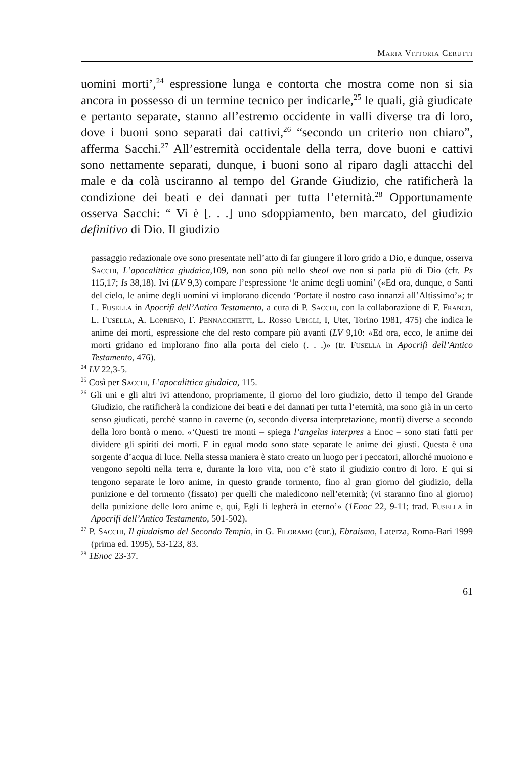Maria Vittoria Cerutti
uomini morti’,<sup>24</sup> espressione lunga e contorta che mostra come non si sia ancora in possesso di un termine tecnico per indicarle,<sup>25</sup> le quali, già giudicate e pertanto separate, stanno all’estremo occidente in valli diverse tra di loro, dove i buoni sono separati dai cattivi,<sup>26</sup> “secondo un criterio non chiaro”, afferma Sacchi.<sup>27</sup> All’estremità occidentale della terra, dove buoni e cattivi sono nettamente separati, dunque, i buoni sono al riparo dagli attacchi del male e da colà usciranno al tempo del Grande Giudizio, che ratificherà la condizione dei beati e dei dannati per tutta l’eternità.<sup>28</sup> Opportunamente osserva Sacchi: “ Vi è [. . .] uno sdoppiamento, ben marcato, del giudizio definitivo di Dio. Il giudizio
passaggio redazionale ove sono presentate nell’atto di far giungere il loro grido a Dio, e dunque, osserva Sacchi, L’apocalittica giudaica,109, non sono più nello sheol ove non si parla più di Dio (cfr. Ps 115,17; Is 38,18). Ivi (LV 9,3) compare l’espressione ‘le anime degli uomini’ («Ed ora, dunque, o Santi del cielo, le anime degli uomini vi implorano dicendo ‘Portate il nostro caso innanzi all’Altissimo’»; tr L. Fusella in Apocrifi dell’Antico Testamento, a cura di P. Sacchi, con la collaborazione di F. Franco, L. Fusella, A. Loprieno, F. Pennacchietti, L. Rosso Ubigli, I, Utet, Torino 1981, 475) che indica le anime dei morti, espressione che del resto compare più avanti (LV 9,10: «Ed ora, ecco, le anime dei morti gridano ed implorano fino alla porta del cielo (. . .)» (tr. Fusella in Apocrifi dell’Antico Testamento, 476).
<sup>24</sup> LV 22,3-5.
<sup>25</sup> Così per Sacchi, L’apocalittica giudaica, 115.
<sup>26</sup> Gli uni e gli altri ivi attendono, propriamente, il giorno del loro giudizio, detto il tempo del Grande Giudizio, che ratificherà la condizione dei beati e dei dannati per tutta l’eternità, ma sono già in un certo senso giudicati, perché stanno in caverne (o, secondo diversa interpretazione, monti) diverse a secondo della loro bontà o meno. «‘Questi tre monti – spiega l’angelus interpres a Enoc – sono stati fatti per dividere gli spiriti dei morti. E in egual modo sono state separate le anime dei giusti. Questa è una sorgente d’acqua di luce. Nella stessa maniera è stato creato un luogo per i peccatori, allorché muoiono e vengono sepolti nella terra e, durante la loro vita, non c’è stato il giudizio contro di loro. E qui si tengono separate le loro anime, in questo grande tormento, fino al gran giorno del giudizio, della punizione e del tormento (fissato) per quelli che maledicono nell’eternità; (vi staranno fino al giorno) della punizione delle loro anime e, qui, Egli li legherà in eterno’» (1Enoc 22, 9-11; trad. Fusella in Apocrifi dell’Antico Testamento, 501-502).
<sup>27</sup> P. Sacchi, Il giudaismo del Secondo Tempio, in G. Filoramo (cur.), Ebraismo, Laterza, Roma-Bari 1999 (prima ed. 1995), 53-123, 83.
<sup>28</sup> 1Enoc 23-37.
61